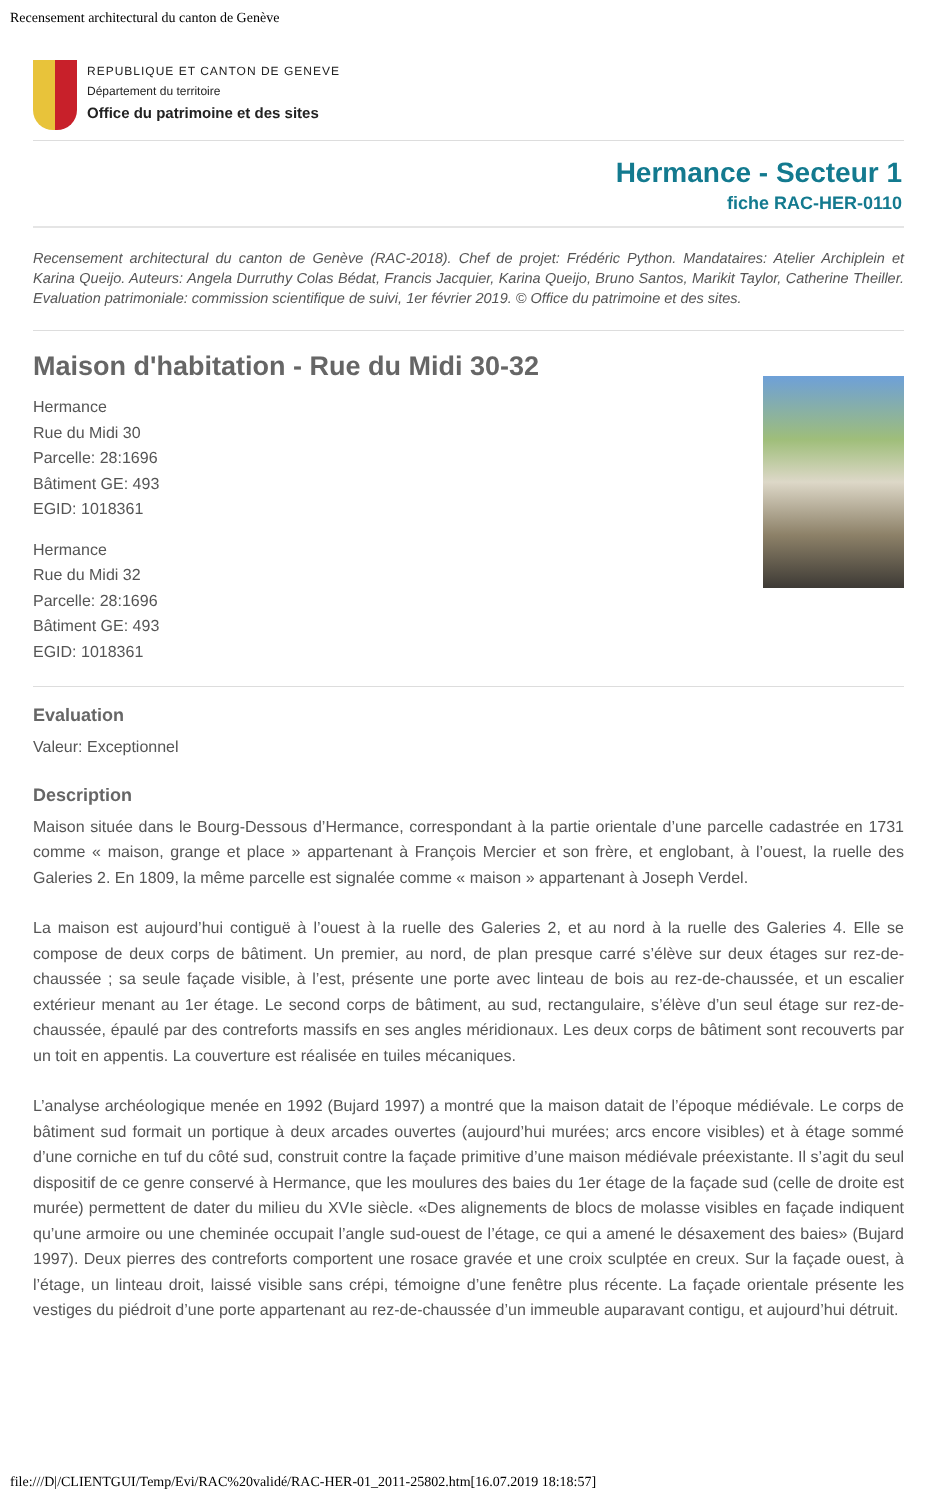Recensement architectural du canton de Genève
REPUBLIQUE ET CANTON DE GENEVE
Département du territoire
Office du patrimoine et des sites
Hermance - Secteur 1
fiche RAC-HER-0110
Recensement architectural du canton de Genève (RAC-2018). Chef de projet: Frédéric Python. Mandataires: Atelier Archiplein et Karina Queijo. Auteurs: Angela Durruthy Colas Bédat, Francis Jacquier, Karina Queijo, Bruno Santos, Marikit Taylor, Catherine Theiller. Evaluation patrimoniale: commission scientifique de suivi, 1er février 2019. © Office du patrimoine et des sites.
Maison d'habitation - Rue du Midi 30-32
Hermance
Rue du Midi 30
Parcelle: 28:1696
Bâtiment GE: 493
EGID: 1018361
Hermance
Rue du Midi 32
Parcelle: 28:1696
Bâtiment GE: 493
EGID: 1018361
Evaluation
Valeur: Exceptionnel
Description
Maison située dans le Bourg-Dessous d’Hermance, correspondant à la partie orientale d’une parcelle cadastrée en 1731 comme « maison, grange et place » appartenant à François Mercier et son frère, et englobant, à l’ouest, la ruelle des Galeries 2. En 1809, la même parcelle est signalée comme « maison » appartenant à Joseph Verdel.
La maison est aujourd’hui contiguë à l’ouest à la ruelle des Galeries 2, et au nord à la ruelle des Galeries 4. Elle se compose de deux corps de bâtiment. Un premier, au nord, de plan presque carré s’élève sur deux étages sur rez-de-chaussée ; sa seule façade visible, à l’est, présente une porte avec linteau de bois au rez-de-chaussée, et un escalier extérieur menant au 1er étage. Le second corps de bâtiment, au sud, rectangulaire, s’élève d’un seul étage sur rez-de-chaussée, épaulé par des contreforts massifs en ses angles méridionaux. Les deux corps de bâtiment sont recouverts par un toit en appentis. La couverture est réalisée en tuiles mécaniques.
L’analyse archéologique menée en 1992 (Bujard 1997) a montré que la maison datait de l’époque médiévale. Le corps de bâtiment sud formait un portique à deux arcades ouvertes (aujourd’hui murées; arcs encore visibles) et à étage sommé d’une corniche en tuf du côté sud, construit contre la façade primitive d’une maison médiévale préexistante. Il s’agit du seul dispositif de ce genre conservé à Hermance, que les moulures des baies du 1er étage de la façade sud (celle de droite est murée) permettent de dater du milieu du XVIe siècle. «Des alignements de blocs de molasse visibles en façade indiquent qu’une armoire ou une cheminée occupait l’angle sud-ouest de l’étage, ce qui a amené le désaxement des baies» (Bujard 1997). Deux pierres des contreforts comportent une rosace gravée et une croix sculptée en creux. Sur la façade ouest, à l’étage, un linteau droit, laissé visible sans crépi, témoigne d’une fenêtre plus récente. La façade orientale présente les vestiges du piédroit d’une porte appartenant au rez-de-chaussée d’un immeuble auparavant contigu, et aujourd’hui détruit.
file:///D|/CLIENTGUI/Temp/Evi/RAC%20validé/RAC-HER-01_2011-25802.htm[16.07.2019 18:18:57]